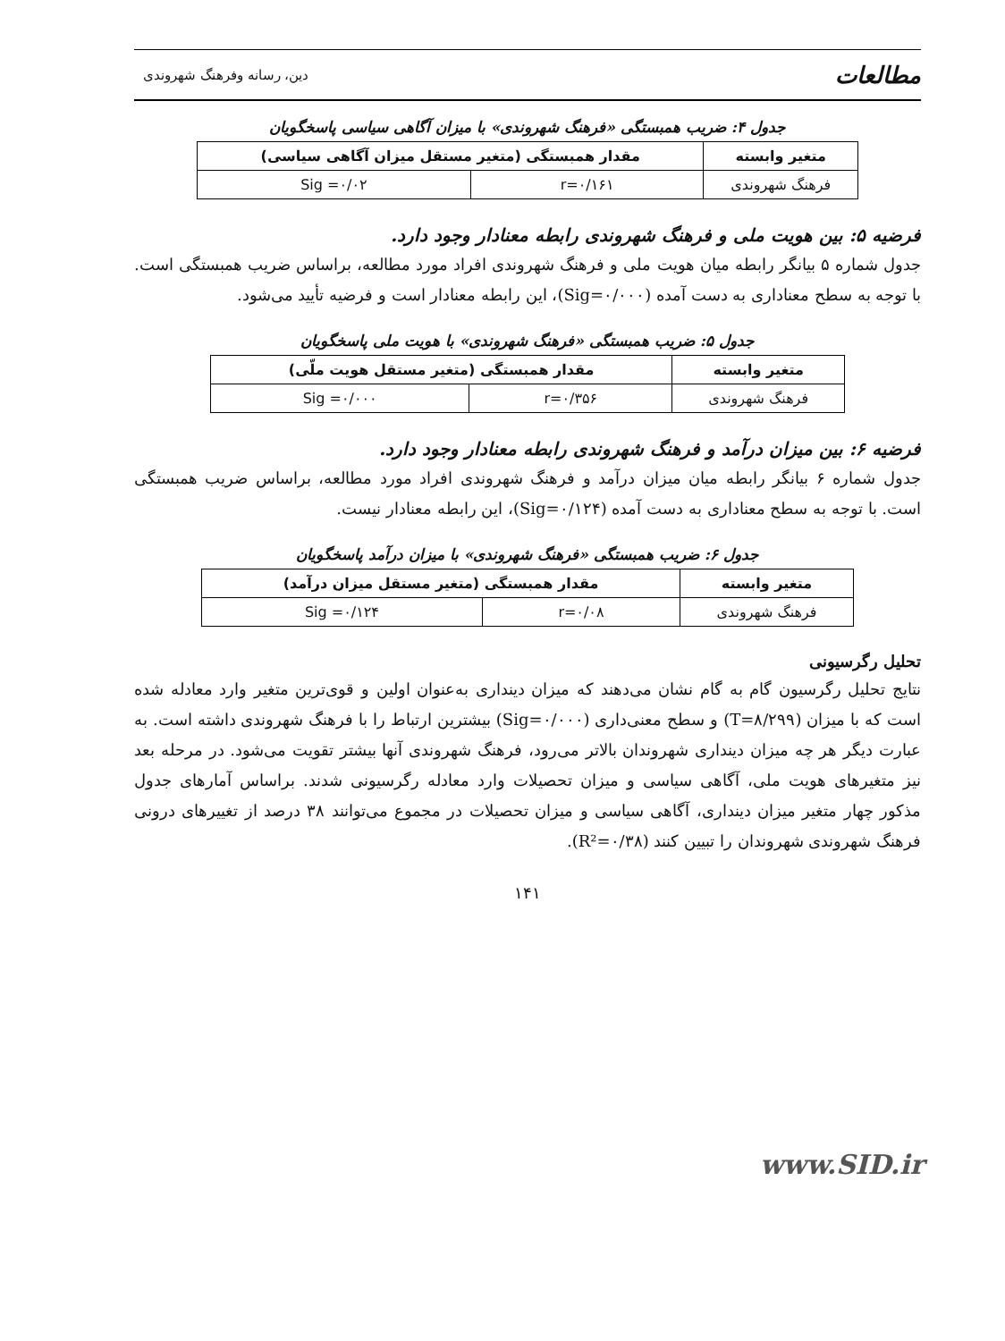مطالعات دین، رسانه وفرهنگ شهروندی
جدول ۴: ضریب همبستگی «فرهنگ شهروندی» با میزان آگاهی سیاسی پاسخگویان
| متغیر وابسته | مقدار همبستگی (متغیر مستقل میزان آگاهی سیاسی) | |
| --- | --- | --- |
| فرهنگ شهروندی | r=۰/۱۶۱ | Sig =۰/۰۲ |
فرضیه ۵: بین هویت ملی و فرهنگ شهروندی رابطه معنادار وجود دارد.
جدول شماره ۵ بیانگر رابطه میان هویت ملی و فرهنگ شهروندی افراد مورد مطالعه، براساس ضریب همبستگی است. با توجه به سطح معناداری به دست آمده (Sig=۰/۰۰۰)، این رابطه معنادار است و فرضیه تأیید می‌شود.
جدول ۵: ضریب همبستگی «فرهنگ شهروندی» با هویت ملی پاسخگویان
| متغیر وابسته | مقدار همبستگی (متغیر مستقل هویت ملّی) | |
| --- | --- | --- |
| فرهنگ شهروندی | r=۰/۳۵۶ | Sig =۰/۰۰۰ |
فرضیه ۶: بین میزان درآمد و فرهنگ شهروندی رابطه معنادار وجود دارد.
جدول شماره ۶ بیانگر رابطه میان میزان درآمد و فرهنگ شهروندی افراد مورد مطالعه، براساس ضریب همبستگی است. با توجه به سطح معناداری به دست آمده (Sig=۰/۱۲۴)، این رابطه معنادار نیست.
جدول ۶: ضریب همبستگی «فرهنگ شهروندی» با میزان درآمد پاسخگویان
| متغیر وابسته | مقدار همبستگی (متغیر مستقل میزان درآمد) | |
| --- | --- | --- |
| فرهنگ شهروندی | r=۰/۰۸ | Sig =۰/۱۲۴ |
تحلیل رگرسیونی
نتایج تحلیل رگرسیون گام به گام نشان می‌دهند که میزان دینداری به‌عنوان اولین و قوی‌ترین متغیر وارد معادله شده است که با میزان (T=۸/۲۹۹) و سطح معنی‌داری (Sig=۰/۰۰۰) بیشترین ارتباط را با فرهنگ شهروندی داشته است. به عبارت دیگر هر چه میزان دینداری شهروندان بالاتر می‌رود، فرهنگ شهروندی آنها بیشتر تقویت می‌شود. در مرحله بعد نیز متغیرهای هویت ملی، آگاهی سیاسی و میزان تحصیلات وارد معادله رگرسیونی شدند. براساس آمارهای جدول مذکور چهار متغیر میزان دینداری، آگاهی سیاسی و میزان تحصیلات در مجموع می‌توانند ۳۸ درصد از تغییرهای درونی فرهنگ شهروندی شهروندان را تبیین کنند (R²=۰/۳۸).
۱۴۱
www.SID.ir